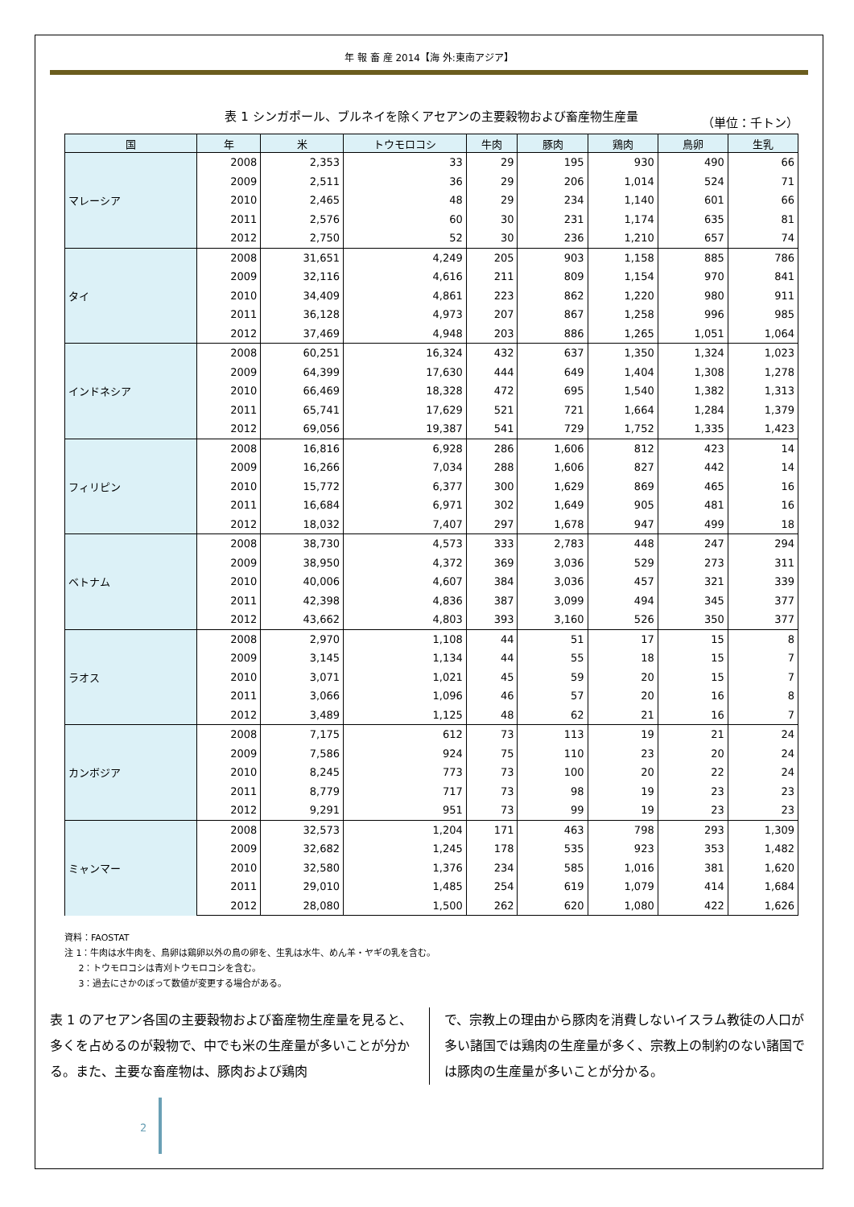年 報 畜 産 2014【海 外:東南アジア】
表 1 シンガポール、ブルネイを除くアセアンの主要穀物および畜産物生産量 （単位：千トン）
| 国 | 年 | 米 | トウモロコシ | 牛肉 | 豚肉 | 鶏肉 | 鳥卵 | 生乳 |
| --- | --- | --- | --- | --- | --- | --- | --- | --- |
| マレーシア | 2008 | 2,353 | 33 | 29 | 195 | 930 | 490 | 66 |
| | 2009 | 2,511 | 36 | 29 | 206 | 1,014 | 524 | 71 |
| | 2010 | 2,465 | 48 | 29 | 234 | 1,140 | 601 | 66 |
| | 2011 | 2,576 | 60 | 30 | 231 | 1,174 | 635 | 81 |
| | 2012 | 2,750 | 52 | 30 | 236 | 1,210 | 657 | 74 |
| タイ | 2008 | 31,651 | 4,249 | 205 | 903 | 1,158 | 885 | 786 |
| | 2009 | 32,116 | 4,616 | 211 | 809 | 1,154 | 970 | 841 |
| | 2010 | 34,409 | 4,861 | 223 | 862 | 1,220 | 980 | 911 |
| | 2011 | 36,128 | 4,973 | 207 | 867 | 1,258 | 996 | 985 |
| | 2012 | 37,469 | 4,948 | 203 | 886 | 1,265 | 1,051 | 1,064 |
| インドネシア | 2008 | 60,251 | 16,324 | 432 | 637 | 1,350 | 1,324 | 1,023 |
| | 2009 | 64,399 | 17,630 | 444 | 649 | 1,404 | 1,308 | 1,278 |
| | 2010 | 66,469 | 18,328 | 472 | 695 | 1,540 | 1,382 | 1,313 |
| | 2011 | 65,741 | 17,629 | 521 | 721 | 1,664 | 1,284 | 1,379 |
| | 2012 | 69,056 | 19,387 | 541 | 729 | 1,752 | 1,335 | 1,423 |
| フィリピン | 2008 | 16,816 | 6,928 | 286 | 1,606 | 812 | 423 | 14 |
| | 2009 | 16,266 | 7,034 | 288 | 1,606 | 827 | 442 | 14 |
| | 2010 | 15,772 | 6,377 | 300 | 1,629 | 869 | 465 | 16 |
| | 2011 | 16,684 | 6,971 | 302 | 1,649 | 905 | 481 | 16 |
| | 2012 | 18,032 | 7,407 | 297 | 1,678 | 947 | 499 | 18 |
| ベトナム | 2008 | 38,730 | 4,573 | 333 | 2,783 | 448 | 247 | 294 |
| | 2009 | 38,950 | 4,372 | 369 | 3,036 | 529 | 273 | 311 |
| | 2010 | 40,006 | 4,607 | 384 | 3,036 | 457 | 321 | 339 |
| | 2011 | 42,398 | 4,836 | 387 | 3,099 | 494 | 345 | 377 |
| | 2012 | 43,662 | 4,803 | 393 | 3,160 | 526 | 350 | 377 |
| ラオス | 2008 | 2,970 | 1,108 | 44 | 51 | 17 | 15 | 8 |
| | 2009 | 3,145 | 1,134 | 44 | 55 | 18 | 15 | 7 |
| | 2010 | 3,071 | 1,021 | 45 | 59 | 20 | 15 | 7 |
| | 2011 | 3,066 | 1,096 | 46 | 57 | 20 | 16 | 8 |
| | 2012 | 3,489 | 1,125 | 48 | 62 | 21 | 16 | 7 |
| カンボジア | 2008 | 7,175 | 612 | 73 | 113 | 19 | 21 | 24 |
| | 2009 | 7,586 | 924 | 75 | 110 | 23 | 20 | 24 |
| | 2010 | 8,245 | 773 | 73 | 100 | 20 | 22 | 24 |
| | 2011 | 8,779 | 717 | 73 | 98 | 19 | 23 | 23 |
| | 2012 | 9,291 | 951 | 73 | 99 | 19 | 23 | 23 |
| ミャンマー | 2008 | 32,573 | 1,204 | 171 | 463 | 798 | 293 | 1,309 |
| | 2009 | 32,682 | 1,245 | 178 | 535 | 923 | 353 | 1,482 |
| | 2010 | 32,580 | 1,376 | 234 | 585 | 1,016 | 381 | 1,620 |
| | 2011 | 29,010 | 1,485 | 254 | 619 | 1,079 | 414 | 1,684 |
| | 2012 | 28,080 | 1,500 | 262 | 620 | 1,080 | 422 | 1,626 |
資料：FAOSTAT
注 1：牛肉は水牛肉を、鳥卵は鶏卵以外の鳥の卵を、生乳は水牛、めん羊・ヤギの乳を含む。
2：トウモロコシは青刈トウモロコシを含む。
3：過去にさかのぼって数値が変更する場合がある。
表 1 のアセアン各国の主要穀物および畜産物生産量を見ると、多くを占めるのが穀物で、中でも米の生産量が多いことが分かる。また、主要な畜産物は、豚肉および鶏肉
で、宗教上の理由から豚肉を消費しないイスラム教徒の人口が多い諸国では鶏肉の生産量が多く、宗教上の制約のない諸国では豚肉の生産量が多いことが分かる。
2